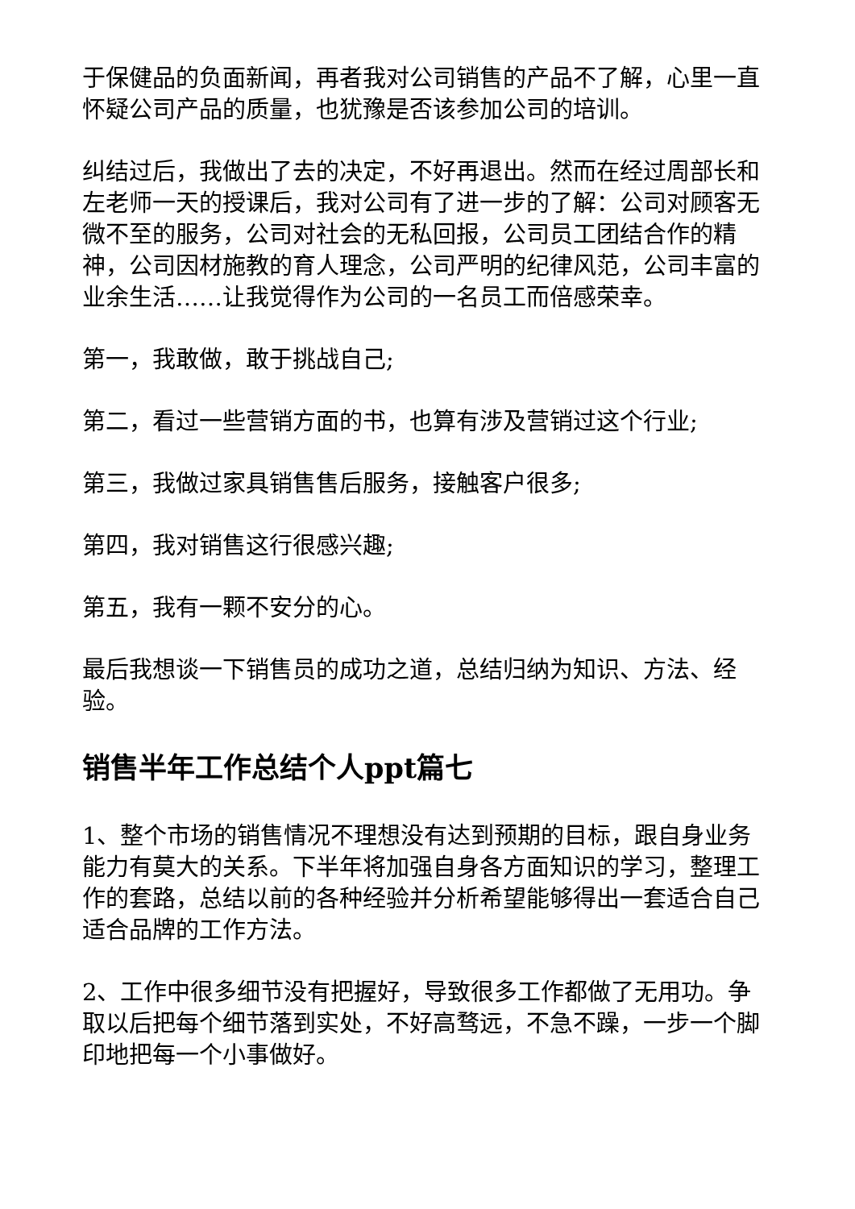于保健品的负面新闻，再者我对公司销售的产品不了解，心里一直怀疑公司产品的质量，也犹豫是否该参加公司的培训。
纠结过后，我做出了去的决定，不好再退出。然而在经过周部长和左老师一天的授课后，我对公司有了进一步的了解：公司对顾客无微不至的服务，公司对社会的无私回报，公司员工团结合作的精神，公司因材施教的育人理念，公司严明的纪律风范，公司丰富的业余生活……让我觉得作为公司的一名员工而倍感荣幸。
第一，我敢做，敢于挑战自己;
第二，看过一些营销方面的书，也算有涉及营销过这个行业;
第三，我做过家具销售售后服务，接触客户很多;
第四，我对销售这行很感兴趣;
第五，我有一颗不安分的心。
最后我想谈一下销售员的成功之道，总结归纳为知识、方法、经验。
销售半年工作总结个人ppt篇七
1、整个市场的销售情况不理想没有达到预期的目标，跟自身业务能力有莫大的关系。下半年将加强自身各方面知识的学习，整理工作的套路，总结以前的各种经验并分析希望能够得出一套适合自己适合品牌的工作方法。
2、工作中很多细节没有把握好，导致很多工作都做了无用功。争取以后把每个细节落到实处，不好高骛远，不急不躁，一步一个脚印地把每一个小事做好。